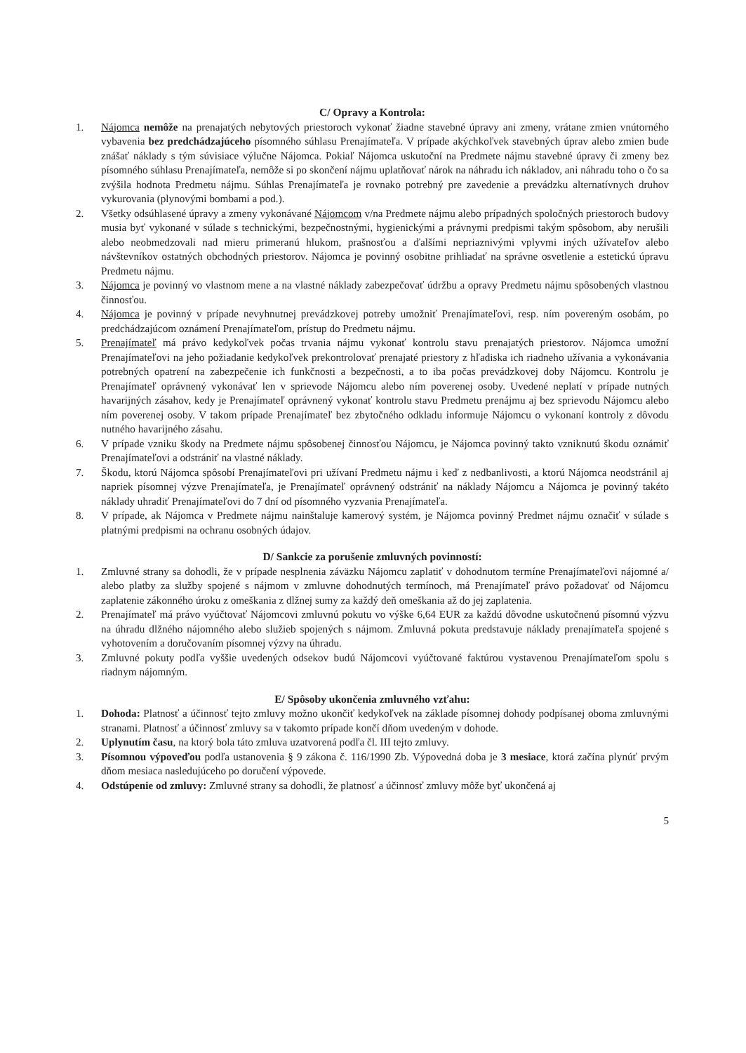C/ Opravy a Kontrola:
1. Nájomca nemôže na prenajatých nebytových priestoroch vykonať žiadne stavebné úpravy ani zmeny, vrátane zmien vnútorného vybavenia bez predchádzajúceho písomného súhlasu Prenajímateľa. V prípade akýchkoľvek stavebných úprav alebo zmien bude znášať náklady s tým súvisiace výlučne Nájomca. Pokiaľ Nájomca uskutoční na Predmete nájmu stavebné úpravy či zmeny bez písomného súhlasu Prenajímateľa, nemôže si po skončení nájmu uplatňovať nárok na náhradu ich nákladov, ani náhradu toho o čo sa zvýšila hodnota Predmetu nájmu. Súhlas Prenajímateľa je rovnako potrebný pre zavedenie a prevádzku alternatívnych druhov vykurovania (plynovými bombami a pod.).
2. Všetky odsúhlasené úpravy a zmeny vykonávané Nájomcom v/na Predmete nájmu alebo prípadných spoločných priestoroch budovy musia byť vykonané v súlade s technickými, bezpečnostnými, hygienickými a právnymi predpismi takým spôsobom, aby nerušili alebo neobmedzovali nad mieru primeranú hlukom, prašnosťou a ďalšími nepriaznivými vplyvmi iných užívateľov alebo návštevníkov ostatných obchodných priestorov. Nájomca je povinný osobitne prihliadať na správne osvetlenie a estetickú úpravu Predmetu nájmu.
3. Nájomca je povinný vo vlastnom mene a na vlastné náklady zabezpečovať údržbu a opravy Predmetu nájmu spôsobených vlastnou činnosťou.
4. Nájomca je povinný v prípade nevyhnutnej prevádzkovej potreby umožniť Prenajímateľovi, resp. ním povereným osobám, po predchádzajúcom oznámení Prenajímateľom, prístup do Predmetu nájmu.
5. Prenajímateľ má právo kedykoľvek počas trvania nájmu vykonať kontrolu stavu prenajatých priestorov. Nájomca umožní Prenajímateľovi na jeho požiadanie kedykoľvek prekontrolovať prenajaté priestory z hľadiska ich riadneho užívania a vykonávania potrebných opatrení na zabezpečenie ich funkčnosti a bezpečnosti, a to iba počas prevádzkovej doby Nájomcu. Kontrolu je Prenajímateľ oprávnený vykonávať len v sprievode Nájomcu alebo ním poverenej osoby. Uvedené neplatí v prípade nutných havarijných zásahov, kedy je Prenajímateľ oprávnený vykonať kontrolu stavu Predmetu prenájmu aj bez sprievodu Nájomcu alebo ním poverenej osoby. V takom prípade Prenajímateľ bez zbytočného odkladu informuje Nájomcu o vykonaní kontroly z dôvodu nutného havarijného zásahu.
6. V prípade vzniku škody na Predmete nájmu spôsobenej činnosťou Nájomcu, je Nájomca povinný takto vzniknutú škodu oznámiť Prenajímateľovi a odstrániť na vlastné náklady.
7. Škodu, ktorú Nájomca spôsobí Prenajímateľovi pri užívaní Predmetu nájmu i keď z nedbanlivosti, a ktorú Nájomca neodstránil aj napriek písomnej výzve Prenajímateľa, je Prenajímateľ oprávnený odstrániť na náklady Nájomcu a Nájomca je povinný takéto náklady uhradiť Prenajímateľovi do 7 dní od písomného vyzvania Prenajímateľa.
8. V prípade, ak Nájomca v Predmete nájmu nainštaluje kamerový systém, je Nájomca povinný Predmet nájmu označiť v súlade s platnými predpismi na ochranu osobných údajov.
D/ Sankcie za porušenie zmluvných povinností:
1. Zmluvné strany sa dohodli, že v prípade nesplnenia záväzku Nájomcu zaplatiť v dohodnutom termíne Prenajímateľovi nájomné a/ alebo platby za služby spojené s nájmom v zmluvne dohodnutých termínoch, má Prenajímateľ právo požadovať od Nájomcu zaplatenie zákonného úroku z omeškania z dlžnej sumy za každý deň omeškania až do jej zaplatenia.
2. Prenajímateľ má právo vyúčtovať Nájomcovi zmluvnú pokutu vo výške 6,64 EUR za každú dôvodne uskutočnenú písomnú výzvu na úhradu dlžného nájomného alebo služieb spojených s nájmom. Zmluvná pokuta predstavuje náklady prenajímateľa spojené s vyhotovením a doručovaním písomnej výzvy na úhradu.
3. Zmluvné pokuty podľa vyššie uvedených odsekov budú Nájomcovi vyúčtované faktúrou vystavenou Prenajímateľom spolu s riadnym nájomným.
E/ Spôsoby ukončenia zmluvného vzťahu:
1. Dohoda: Platnosť a účinnosť tejto zmluvy možno ukončiť kedykoľvek na základe písomnej dohody podpísanej oboma zmluvnými stranami. Platnosť a účinnosť zmluvy sa v takomto prípade končí dňom uvedeným v dohode.
2. Uplynutím času, na ktorý bola táto zmluva uzatvorená podľa čl. III tejto zmluvy.
3. Písomnou výpoveďou podľa ustanovenia § 9 zákona č. 116/1990 Zb. Výpovedná doba je 3 mesiace, ktorá začína plynúť prvým dňom mesiaca nasledujúceho po doručení výpovede.
4. Odstúpenie od zmluvy: Zmluvné strany sa dohodli, že platnosť a účinnosť zmluvy môže byť ukončená aj
5